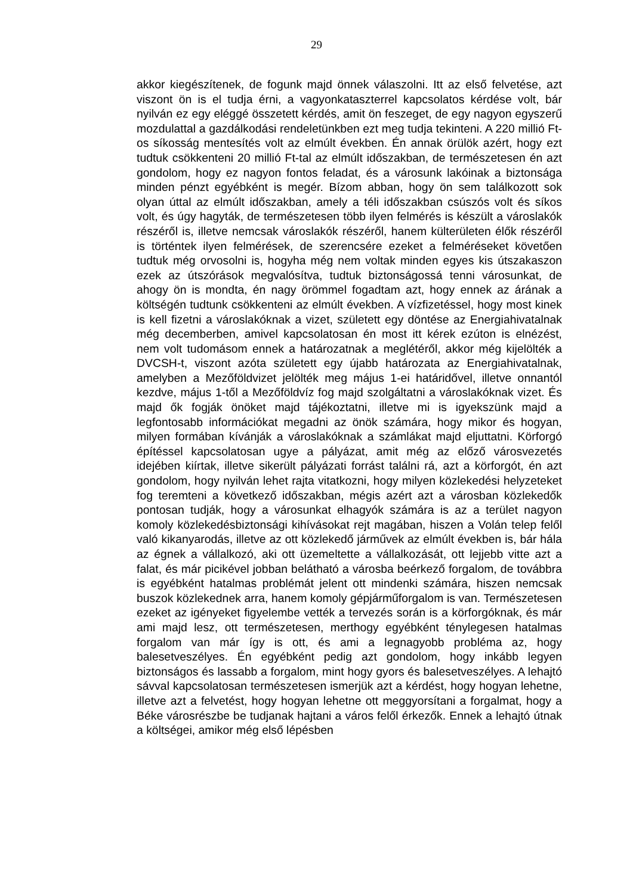29
akkor kiegészítenek, de fogunk majd önnek válaszolni. Itt az első felvetése, azt viszont ön is el tudja érni, a vagyonkataszterrel kapcsolatos kérdése volt, bár nyilván ez egy eléggé összetett kérdés, amit ön feszeget, de egy nagyon egyszerű mozdulattal a gazdálkodási rendeletünkben ezt meg tudja tekinteni. A 220 millió Ft-os síkosság mentesítés volt az elmúlt években. Én annak örülök azért, hogy ezt tudtuk csökkenteni 20 millió Ft-tal az elmúlt időszakban, de természetesen én azt gondolom, hogy ez nagyon fontos feladat, és a városunk lakóinak a biztonsága minden pénzt egyébként is megér. Bízom abban, hogy ön sem találkozott sok olyan úttal az elmúlt időszakban, amely a téli időszakban csúszós volt és síkos volt, és úgy hagyták, de természetesen több ilyen felmérés is készült a városlakók részéről is, illetve nemcsak városlakók részéről, hanem külterületen élők részéről is történtek ilyen felmérések, de szerencsére ezeket a felméréseket követően tudtuk még orvosolni is, hogyha még nem voltak minden egyes kis útszakaszon ezek az útszórások megvalósítva, tudtuk biztonságossá tenni városunkat, de ahogy ön is mondta, én nagy örömmel fogadtam azt, hogy ennek az árának a költségén tudtunk csökkenteni az elmúlt években. A vízfizetéssel, hogy most kinek is kell fizetni a városlakóknak a vizet, született egy döntése az Energiahivatalnak még decemberben, amivel kapcsolatosan én most itt kérek ezúton is elnézést, nem volt tudomásom ennek a határozatnak a meglétéről, akkor még kijelölték a DVCSH-t, viszont azóta született egy újabb határozata az Energiahivatalnak, amelyben a Mezőföldvizet jelölték meg május 1-ei határidővel, illetve onnantól kezdve, május 1-től a Mezőföldvíz fog majd szolgáltatni a városlakóknak vizet. És majd ők fogják önöket majd tájékoztatni, illetve mi is igyekszünk majd a legfontosabb információkat megadni az önök számára, hogy mikor és hogyan, milyen formában kívánják a városlakóknak a számlákat majd eljuttatni. Körforgó építéssel kapcsolatosan ugye a pályázat, amit még az előző városvezetés idejében kiírtak, illetve sikerült pályázati forrást találni rá, azt a körforgót, én azt gondolom, hogy nyilván lehet rajta vitatkozni, hogy milyen közlekedési helyzeteket fog teremteni a következő időszakban, mégis azért azt a városban közlekedők pontosan tudják, hogy a városunkat elhagyók számára is az a terület nagyon komoly közlekedésbiztonsági kihívásokat rejt magában, hiszen a Volán telep felől való kikanyarodás, illetve az ott közlekedő járművek az elmúlt években is, bár hála az égnek a vállalkozó, aki ott üzemeltette a vállalkozását, ott lejjebb vitte azt a falat, és már picikével jobban belátható a városba beérkező forgalom, de továbbra is egyébként hatalmas problémát jelent ott mindenki számára, hiszen nemcsak buszok közlekednek arra, hanem komoly gépjárműforgalom is van. Természetesen ezeket az igényeket figyelembe vették a tervezés során is a körforgóknak, és már ami majd lesz, ott természetesen, merthogy egyébként ténylegesen hatalmas forgalom van már így is ott, és ami a legnagyobb probléma az, hogy balesetveszélyes. Én egyébként pedig azt gondolom, hogy inkább legyen biztonságos és lassabb a forgalom, mint hogy gyors és balesetveszélyes. A lehajtó sávval kapcsolatosan természetesen ismerjük azt a kérdést, hogy hogyan lehetne, illetve azt a felvetést, hogy hogyan lehetne ott meggyorsítani a forgalmat, hogy a Béke városrészbe be tudjanak hajtani a város felől érkezők. Ennek a lehajtó útnak a költségei, amikor még első lépésben